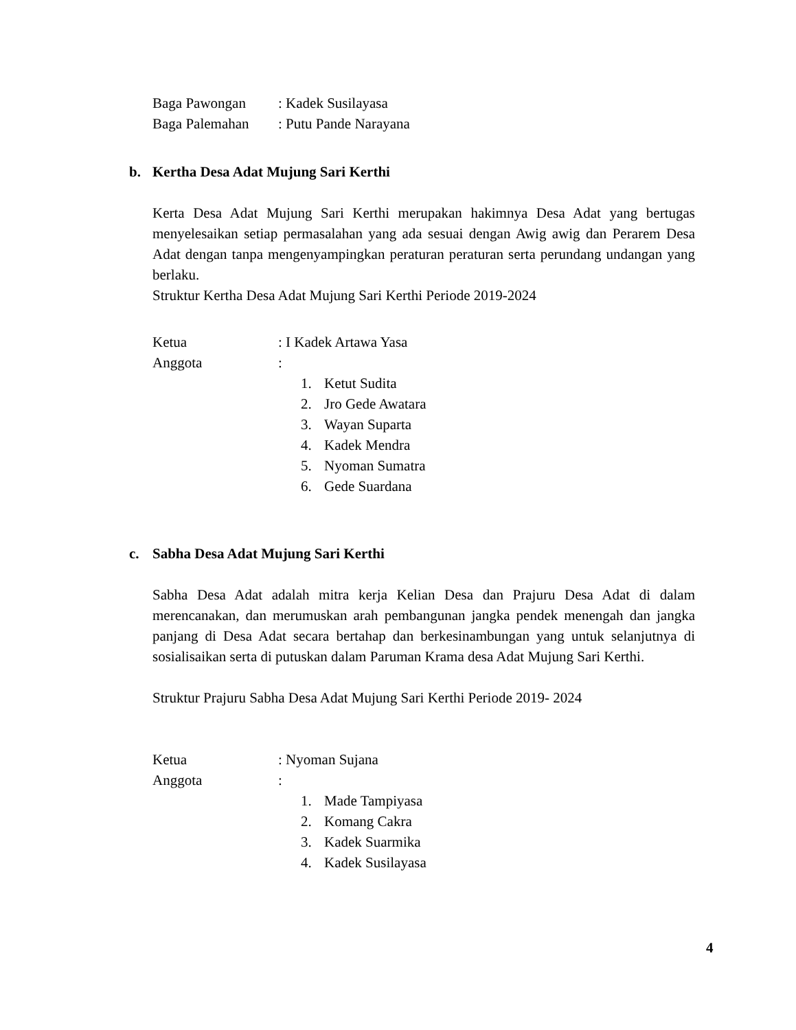Baga Pawongan : Kadek Susilayasa
Baga Palemahan : Putu Pande Narayana
b. Kertha Desa Adat Mujung Sari Kerthi
Kerta Desa Adat Mujung Sari Kerthi merupakan hakimnya Desa Adat yang bertugas menyelesaikan setiap permasalahan yang ada sesuai dengan Awig awig dan Perarem Desa Adat dengan tanpa mengenyampingkan peraturan peraturan serta perundang undangan yang berlaku.
Struktur Kertha Desa Adat Mujung Sari Kerthi Periode 2019-2024
Ketua : I Kadek Artawa Yasa
Anggota :
1. Ketut Sudita
2. Jro Gede Awatara
3. Wayan Suparta
4. Kadek Mendra
5. Nyoman Sumatra
6. Gede Suardana
c. Sabha Desa Adat Mujung Sari Kerthi
Sabha Desa Adat adalah mitra kerja Kelian Desa dan Prajuru Desa Adat di dalam merencanakan, dan merumuskan arah pembangunan jangka pendek menengah dan jangka panjang di Desa Adat secara bertahap dan berkesinambungan yang untuk selanjutnya di sosialisaikan serta di putuskan dalam Paruman Krama desa Adat Mujung Sari Kerthi.
Struktur Prajuru Sabha Desa Adat Mujung Sari Kerthi Periode 2019- 2024
Ketua : Nyoman Sujana
Anggota :
1. Made Tampiyasa
2. Komang Cakra
3. Kadek Suarmika
4. Kadek Susilayasa
4